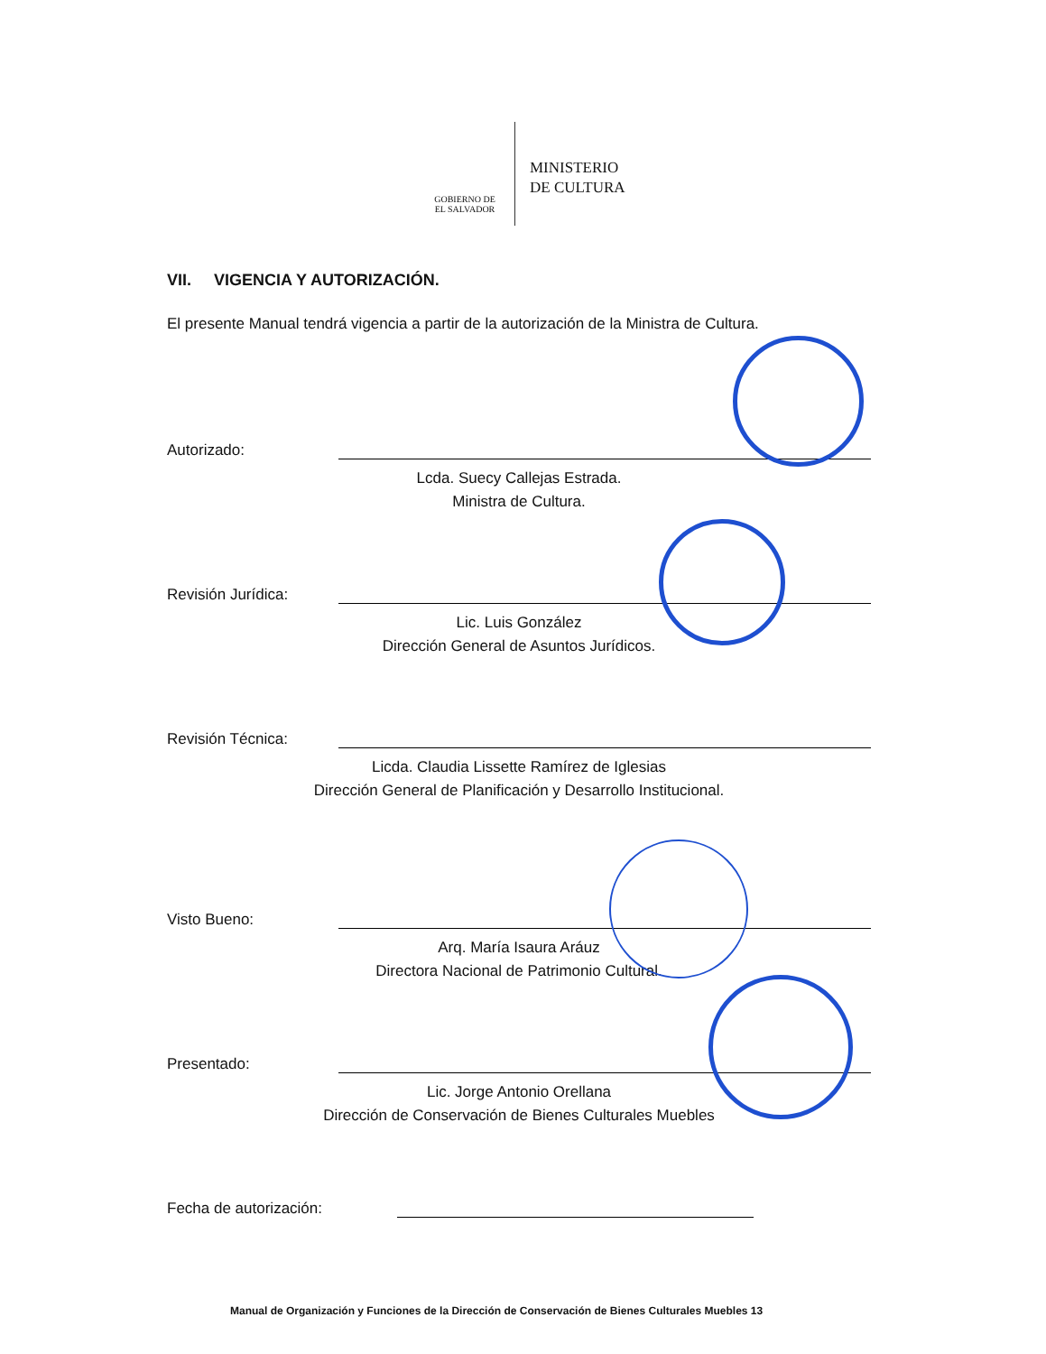GOBIERNO DE
EL SALVADOR
MINISTERIO
DE CULTURA
VII. VIGENCIA Y AUTORIZACIÓN.
El presente Manual tendrá vigencia a partir de la autorización de la Ministra de Cultura.
Autorizado:
Lcda. Suecy Callejas Estrada.
Ministra de Cultura.
Revisión Jurídica:
Lic. Luis González
Dirección General de Asuntos Jurídicos.
Revisión Técnica:
Licda. Claudia Lissette Ramírez de Iglesias
Dirección General de Planificación y Desarrollo Institucional.
Visto Bueno:
Arq. María Isaura Aráuz
Directora Nacional de Patrimonio Cultural.
Presentado:
Lic. Jorge Antonio Orellana
Dirección de Conservación de Bienes Culturales Muebles
Fecha de autorización:
Manual de Organización y Funciones de la Dirección de Conservación de Bienes Culturales Muebles 13